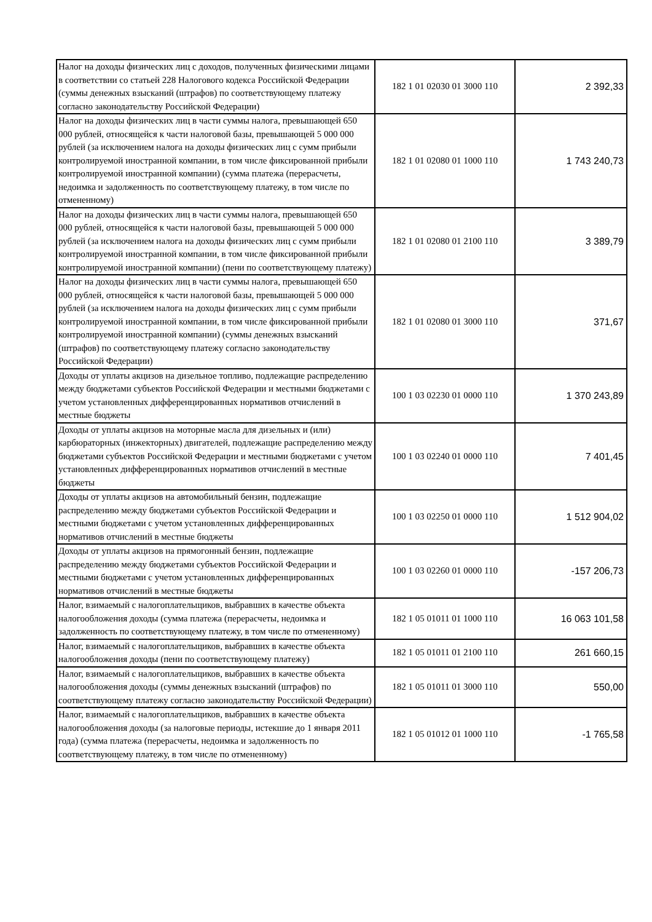| Налог на доходы физических лиц с доходов, полученных физическими лицами в соответствии со статьей 228 Налогового кодекса Российской Федерации (суммы денежных взысканий (штрафов) по соответствующему платежу согласно законодательству Российской Федерации) | 182 1 01 02030 01 3000 110 | 2 392,33 |
| Налог на доходы физических лиц в части суммы налога, превышающей 650 000 рублей, относящейся к части налоговой базы, превышающей 5 000 000 рублей (за исключением налога на доходы физических лиц с сумм прибыли контролируемой иностранной компании, в том числе фиксированной прибыли контролируемой иностранной компании) (сумма платежа (перерасчеты, недоимка и задолженность по соответствующему платежу, в том числе по отмененному) | 182 1 01 02080 01 1000 110 | 1 743 240,73 |
| Налог на доходы физических лиц в части суммы налога, превышающей 650 000 рублей, относящейся к части налоговой базы, превышающей 5 000 000 рублей (за исключением налога на доходы физических лиц с сумм прибыли контролируемой иностранной компании, в том числе фиксированной прибыли контролируемой иностранной компании) (пени по соответствующему платежу) | 182 1 01 02080 01 2100 110 | 3 389,79 |
| Налог на доходы физических лиц в части суммы налога, превышающей 650 000 рублей, относящейся к части налоговой базы, превышающей 5 000 000 рублей (за исключением налога на доходы физических лиц с сумм прибыли контролируемой иностранной компании, в том числе фиксированной прибыли контролируемой иностранной компании) (суммы денежных взысканий (штрафов) по соответствующему платежу согласно законодательству Российской Федерации) | 182 1 01 02080 01 3000 110 | 371,67 |
| Доходы от уплаты акцизов на дизельное топливо, подлежащие распределению между бюджетами субъектов Российской Федерации и местными бюджетами с учетом установленных дифференцированных нормативов отчислений в местные бюджеты | 100 1 03 02230 01 0000 110 | 1 370 243,89 |
| Доходы от уплаты акцизов на моторные масла для дизельных и (или) карбюраторных (инжекторных) двигателей, подлежащие распределению между бюджетами субъектов Российской Федерации и местными бюджетами с учетом установленных дифференцированных нормативов отчислений в местные бюджеты | 100 1 03 02240 01 0000 110 | 7 401,45 |
| Доходы от уплаты акцизов на автомобильный бензин, подлежащие распределению между бюджетами субъектов Российской Федерации и местными бюджетами с учетом установленных дифференцированных нормативов отчислений в местные бюджеты | 100 1 03 02250 01 0000 110 | 1 512 904,02 |
| Доходы от уплаты акцизов на прямогонный бензин, подлежащие распределению между бюджетами субъектов Российской Федерации и местными бюджетами с учетом установленных дифференцированных нормативов отчислений в местные бюджеты | 100 1 03 02260 01 0000 110 | -157 206,73 |
| Налог, взимаемый с налогоплательщиков, выбравших в качестве объекта налогообложения доходы (сумма платежа (перерасчеты, недоимка и задолженность по соответствующему платежу, в том числе по отмененному) | 182 1 05 01011 01 1000 110 | 16 063 101,58 |
| Налог, взимаемый с налогоплательщиков, выбравших в качестве объекта налогообложения доходы (пени по соответствующему платежу) | 182 1 05 01011 01 2100 110 | 261 660,15 |
| Налог, взимаемый с налогоплательщиков, выбравших в качестве объекта налогообложения доходы (суммы денежных взысканий (штрафов) по соответствующему платежу согласно законодательству Российской Федерации) | 182 1 05 01011 01 3000 110 | 550,00 |
| Налог, взимаемый с налогоплательщиков, выбравших в качестве объекта налогообложения доходы (за налоговые периоды, истекшие до 1 января 2011 года) (сумма платежа (перерасчеты, недоимка и задолженность по соответствующему платежу, в том числе по отмененному) | 182 1 05 01012 01 1000 110 | -1 765,58 |